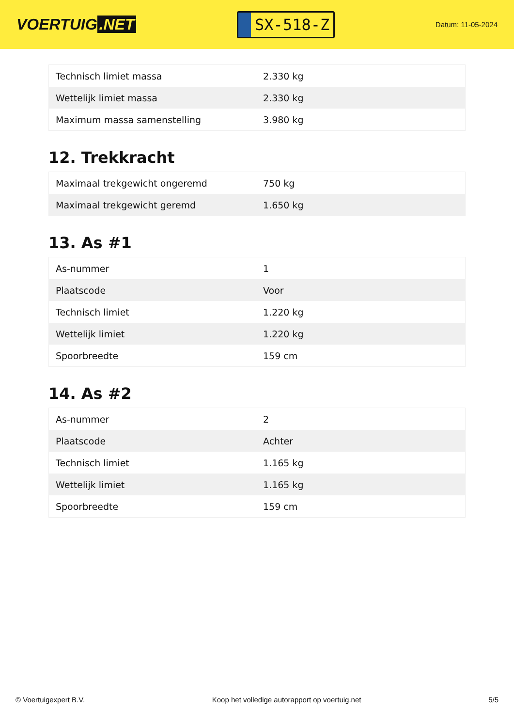VOERTUIG.NET
SX-518-Z
Datum: 11-05-2024
| Technisch limiet massa | 2.330 kg |
| Wettelijk limiet massa | 2.330 kg |
| Maximum massa samenstelling | 3.980 kg |
12. Trekkracht
| Maximaal trekgewicht ongeremd | 750 kg |
| Maximaal trekgewicht geremd | 1.650 kg |
13. As #1
| As-nummer | 1 |
| Plaatscode | Voor |
| Technisch limiet | 1.220 kg |
| Wettelijk limiet | 1.220 kg |
| Spoorbreedte | 159 cm |
14. As #2
| As-nummer | 2 |
| Plaatscode | Achter |
| Technisch limiet | 1.165 kg |
| Wettelijk limiet | 1.165 kg |
| Spoorbreedte | 159 cm |
© Voertuigexpert B.V. Koop het volledige autorapport op voertuig.net 5/5